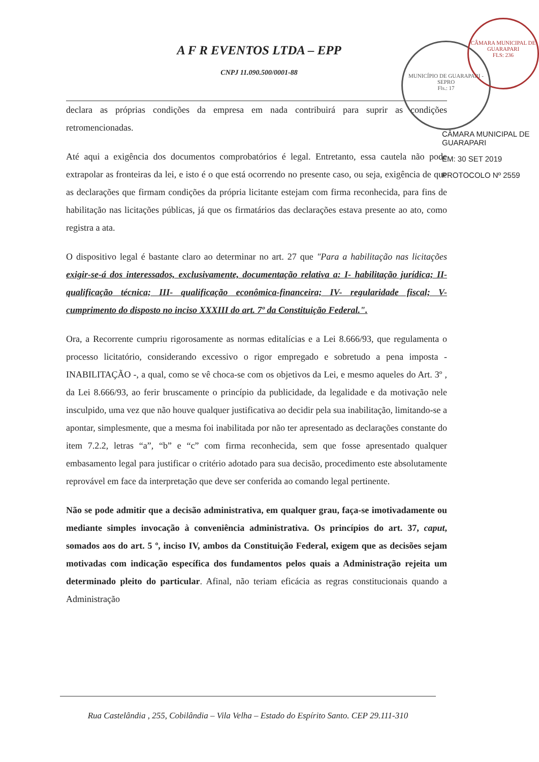A F R EVENTOS LTDA – EPP
CNPJ 11.090.500/0001-88
declara as próprias condições da empresa em nada contribuirá para suprir as condições retromencionadas.
Até aqui a exigência dos documentos comprobatórios é legal. Entretanto, essa cautela não pode extrapolar as fronteiras da lei, e isto é o que está ocorrendo no presente caso, ou seja, exigência de que as declarações que firmam condições da própria licitante estejam com firma reconhecida, para fins de habilitação nas licitações públicas, já que os firmatários das declarações estava presente ao ato, como registra a ata.
O dispositivo legal é bastante claro ao determinar no art. 27 que "Para a habilitação nas licitações exigir-se-á dos interessados, exclusivamente, documentação relativa a: I- habilitação jurídica; II- qualificação técnica; III- qualificação econômica-financeira; IV- regularidade fiscal; V- cumprimento do disposto no inciso XXXIII do art. 7º da Constituição Federal.".
Ora, a Recorrente cumpriu rigorosamente as normas editalícias e a Lei 8.666/93, que regulamenta o processo licitatório, considerando excessivo o rigor empregado e sobretudo a pena imposta - INABILITAÇÃO -, a qual, como se vê choca-se com os objetivos da Lei, e mesmo aqueles do Art. 3º , da Lei 8.666/93, ao ferir bruscamente o princípio da publicidade, da legalidade e da motivação nele insculpido, uma vez que não houve qualquer justificativa ao decidir pela sua inabilitação, limitando-se a apontar, simplesmente, que a mesma foi inabilitada por não ter apresentado as declarações constante do item 7.2.2, letras “a”, “b” e “c” com firma reconhecida, sem que fosse apresentado qualquer embasamento legal para justificar o critério adotado para sua decisão, procedimento este absolutamente reprovável em face da interpretação que deve ser conferida ao comando legal pertinente.
Não se pode admitir que a decisão administrativa, em qualquer grau, faça-se imotivadamente ou mediante simples invocação à conveniência administrativa. Os princípios do art. 37, caput, somados aos do art. 5 º, inciso IV, ambos da Constituição Federal, exigem que as decisões sejam motivadas com indicação específica dos fundamentos pelos quais a Administração rejeita um determinado pleito do particular. Afinal, não teriam eficácia as regras constitucionais quando a Administração
MUNICÍPIO DE GUARAPARI - SEPRO
Fls.: 17
CÂMARA MUNICIPAL DE GUARAPARI
FLS: 236
CÂMARA MUNICIPAL DE GUARAPARI
EM: 30 SET 2019
PROTOCOLO Nº 2559
Rua Castelândia , 255, Cobilândia – Vila Velha – Estado do Espírito Santo. CEP 29.111-310